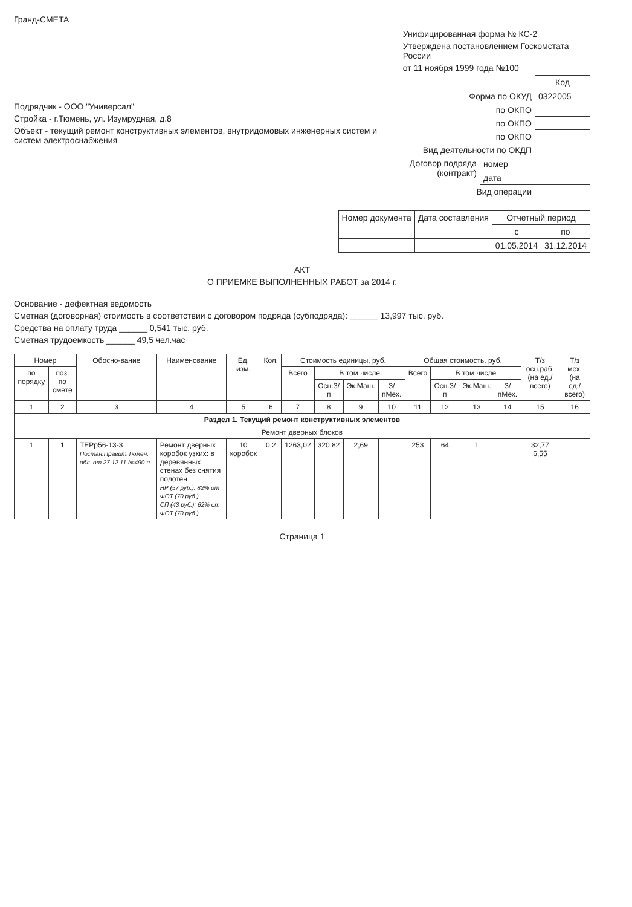Гранд-СМЕТА
Подрядчик - ООО "Универсал"
Стройка - г.Тюмень, ул. Изумрудная, д.8
Объект - текущий ремонт конструктивных элементов, внутридомовых инженерных систем и систем электроснабжения
Унифицированная форма № КС-2
Утверждена постановлением Госкомстата России
от 11 ноября 1999 года №100
| | | Код |
| Форма по ОКУД | | 0322005 |
| по ОКПО | | |
| по ОКПО | | |
| по ОКПО | | |
| Вид деятельности по ОКДП | | |
| Договор подряда (контракт) | номер | |
| | дата | |
| Вид операции | | |
| Номер документа | Дата составления | Отчетный период | |
| --- | --- | --- | --- |
| | | с | по |
| | | 01.05.2014 | 31.12.2014 |
АКТ
О ПРИЕМКЕ ВЫПОЛНЕННЫХ РАБОТ за 2014 г.
Основание - дефектная ведомость
Сметная (договорная) стоимость в соответствии с договором подряда (субподряда): ______ 13,997 тыс. руб.
Средства на оплату труда ______ 0,541 тыс. руб.
Сметная трудоемкость ______ 49,5 чел.час
| Номер | | Обосно-вание | Наименование | Ед. изм. | Кол. | Стоимость единицы, руб. | | | | Общая стоимость, руб. | | | | Т/з осн.раб. (на ед./ всего) | Т/з мех. (на ед./ всего) |
| --- | --- | --- | --- | --- | --- | --- | --- | --- | --- | --- | --- | --- | --- | --- | --- |
| по порядку | поз. по смете | | | | | Всего | В том числе | | | Всего | В том числе | | | | |
| | | | | | | | Осн.З/п | Эк.Маш. | З/пМех. | | Осн.З/п | Эк.Маш. | З/пМех. | | |
| 1 | 2 | 3 | 4 | 5 | 6 | 7 | 8 | 9 | 10 | 11 | 12 | 13 | 14 | 15 | 16 |
| Раздел 1. Текущий ремонт конструктивных элементов | | | | | | | | | | | | | | | |
| Ремонт дверных блоков | | | | | | | | | | | | | | | |
| 1 | 1 | ТЕРр56-13-3 Постан.Правит.Тюмен. обл. от 27.12.11 №490-п | Ремонт дверных коробок узких: в деревянных стенах без снятия полотен НР (57 руб.): 82% от ФОТ (70 руб.) СП (43 руб.): 62% от ФОТ (70 руб.) | 10 коробок | 0,2 | 1263,02 | 320,82 | 2,69 | | 253 | 64 | 1 | | 32,77 6,55 | |
Страница 1